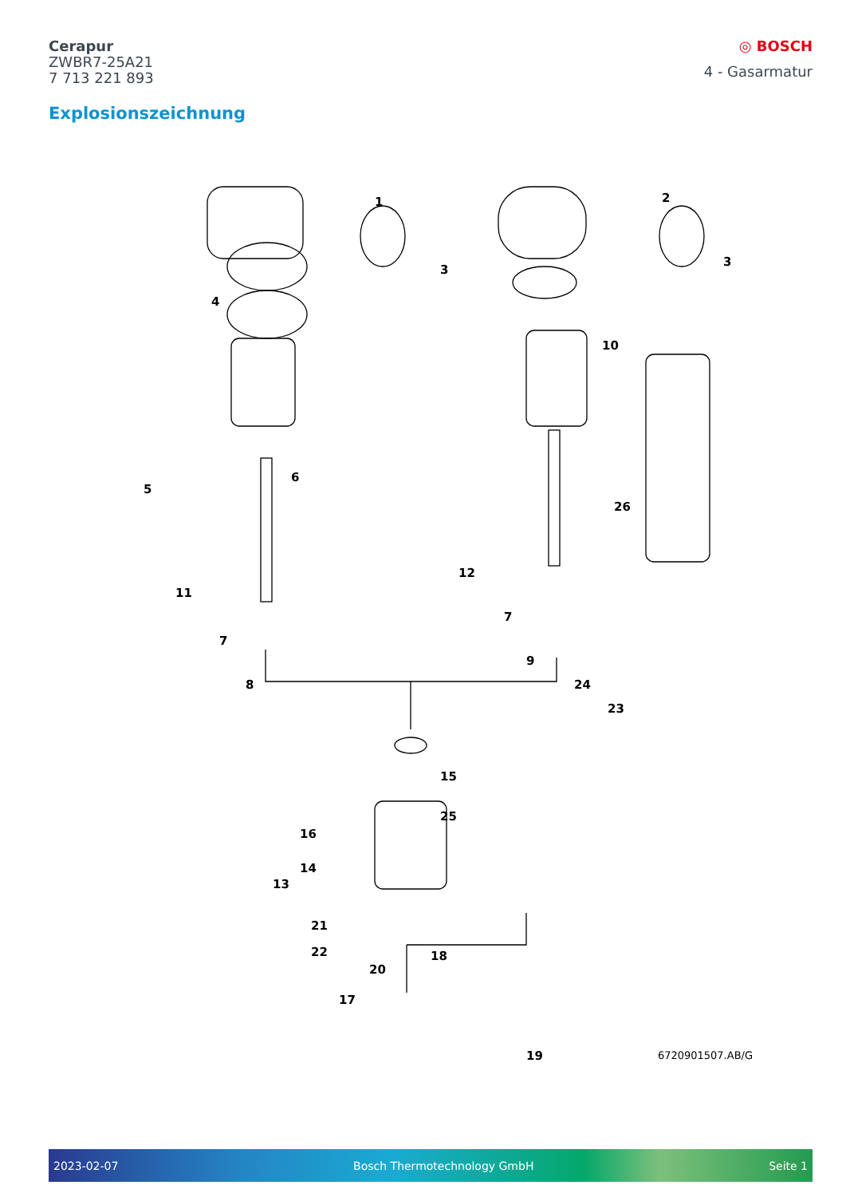Cerapur
ZWBR7-25A21
7 713 221 893
◎ BOSCH
4 - Gasarmatur
Explosionszeichnung
1 2
3
3
4
5
6
7
7
8
9
10
11
12
13
14
15
16
17
18
19
20
21
22
23
24
25
26
6720901507.AB/G
2023-02-07 Bosch Thermotechnology GmbH Seite 1